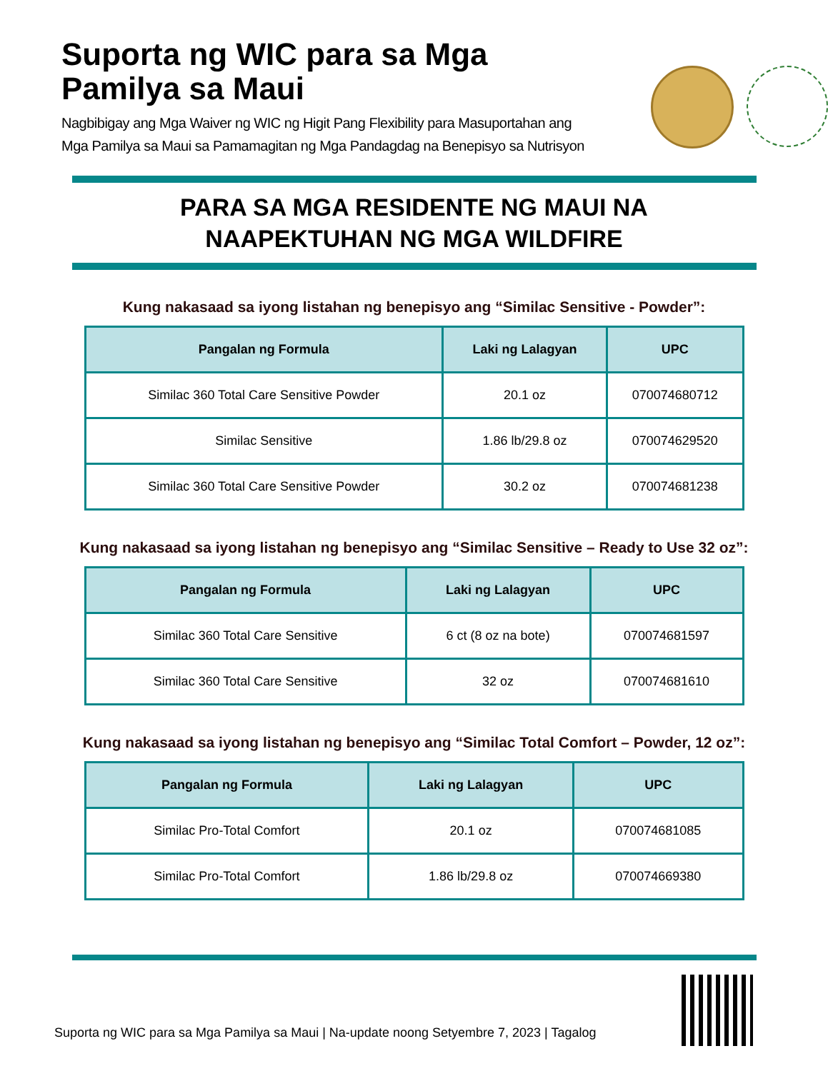Suporta ng WIC para sa Mga Pamilya sa Maui
Nagbibigay ang Mga Waiver ng WIC ng Higit Pang Flexibility para Masuportahan ang Mga Pamilya sa Maui sa Pamamagitan ng Mga Pandagdag na Benepisyo sa Nutrisyon
PARA SA MGA RESIDENTE NG MAUI NA
NAAPEKTUHAN NG MGA WILDFIRE
Kung nakasaad sa iyong listahan ng benepisyo ang “Similac Sensitive - Powder”:
| Pangalan ng Formula | Laki ng Lalagyan | UPC |
| --- | --- | --- |
| Similac 360 Total Care Sensitive Powder | 20.1 oz | 070074680712 |
| Similac Sensitive | 1.86 lb/29.8 oz | 070074629520 |
| Similac 360 Total Care Sensitive Powder | 30.2 oz | 070074681238 |
Kung nakasaad sa iyong listahan ng benepisyo ang “Similac Sensitive – Ready to Use 32 oz”:
| Pangalan ng Formula | Laki ng Lalagyan | UPC |
| --- | --- | --- |
| Similac 360 Total Care Sensitive | 6 ct (8 oz na bote) | 070074681597 |
| Similac 360 Total Care Sensitive | 32 oz | 070074681610 |
Kung nakasaad sa iyong listahan ng benepisyo ang “Similac Total Comfort – Powder, 12 oz”:
| Pangalan ng Formula | Laki ng Lalagyan | UPC |
| --- | --- | --- |
| Similac Pro-Total Comfort | 20.1 oz | 070074681085 |
| Similac Pro-Total Comfort | 1.86 lb/29.8 oz | 070074669380 |
Suporta ng WIC para sa Mga Pamilya sa Maui | Na-update noong Setyembre 7, 2023 | Tagalog